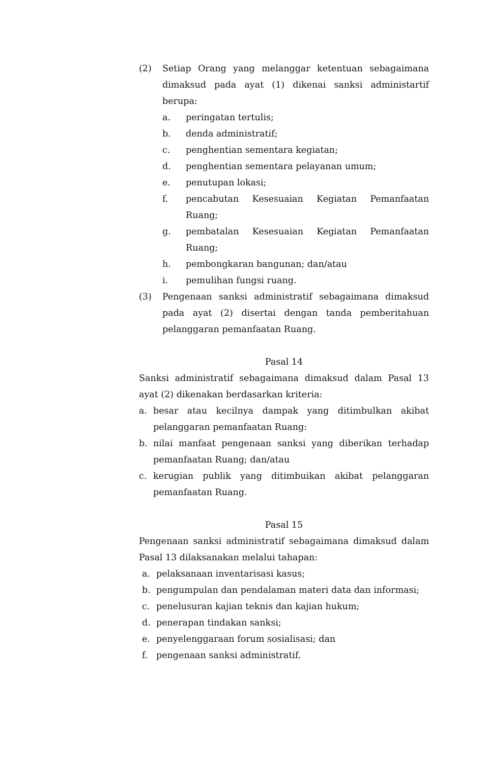(2) Setiap Orang yang melanggar ketentuan sebagaimana dimaksud pada ayat (1) dikenai sanksi administartif berupa:
a. peringatan tertulis;
b. denda administratif;
c. penghentian sementara kegiatan;
d. penghentian sementara pelayanan umum;
e. penutupan lokasi;
f. pencabutan Kesesuaian Kegiatan Pemanfaatan Ruang;
g. pembatalan Kesesuaian Kegiatan Pemanfaatan Ruang;
h. pembongkaran bangunan; dan/atau
i. pemulihan fungsi ruang.
(3) Pengenaan sanksi administratif sebagaimana dimaksud pada ayat (2) disertai dengan tanda pemberitahuan pelanggaran pemanfaatan Ruang.
Pasal 14
Sanksi administratif sebagaimana dimaksud dalam Pasal 13 ayat (2) dikenakan berdasarkan kriteria:
a. besar atau kecilnya dampak yang ditimbulkan akibat pelanggaran pemanfaatan Ruang:
b. nilai manfaat pengenaan sanksi yang diberikan terhadap pemanfaatan Ruang; dan/atau
c. kerugian publik yang ditimbuikan akibat pelanggaran pemanfaatan Ruang.
Pasal 15
Pengenaan sanksi administratif sebagaimana dimaksud dalam Pasal 13 dilaksanakan melalui tahapan:
a. pelaksanaan inventarisasi kasus;
b. pengumpulan dan pendalaman materi data dan informasi;
c. penelusuran kajian teknis dan kajian hukum;
d. penerapan tindakan sanksi;
e. penyelenggaraan forum sosialisasi; dan
f. pengenaan sanksi administratif.